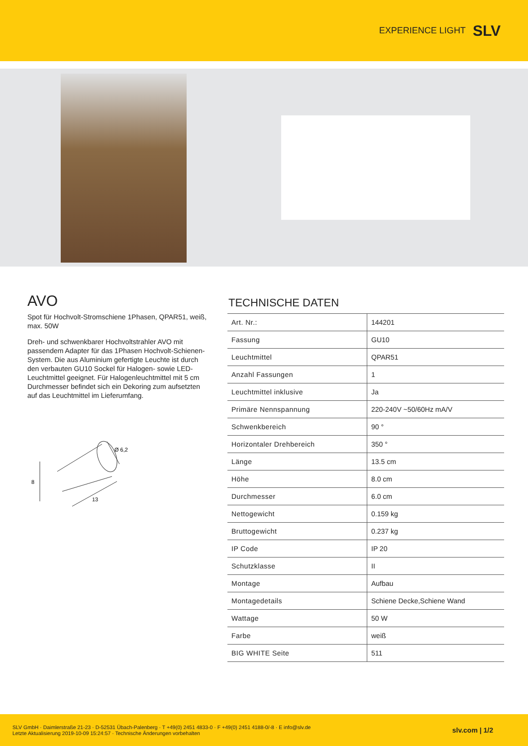EXPERIENCE LIGHT SLV
AVO
Spot für Hochvolt-Stromschiene 1Phasen, QPAR51, weiß, max. 50W
Dreh- und schwenkbarer Hochvoltstrahler AVO mit passendem Adapter für das 1Phasen Hochvolt-Schienen-System. Die aus Aluminium gefertigte Leuchte ist durch den verbauten GU10 Sockel für Halogen- sowie LED-Leuchtmittel geeignet. Für Halogenleuchtmittel mit 5 cm Durchmesser befindet sich ein Dekoring zum aufsetzten auf das Leuchtmittel im Lieferumfang.
8
13
Ø 6,2
TECHNISCHE DATEN
| Art. Nr.: | 144201 |
| Fassung | GU10 |
| Leuchtmittel | QPAR51 |
| Anzahl Fassungen | 1 |
| Leuchtmittel inklusive | Ja |
| Primäre Nennspannung | 220-240V ~50/60Hz mA/V |
| Schwenkbereich | 90 ° |
| Horizontaler Drehbereich | 350 ° |
| Länge | 13.5 cm |
| Höhe | 8.0 cm |
| Durchmesser | 6.0 cm |
| Nettogewicht | 0.159 kg |
| Bruttogewicht | 0.237 kg |
| IP Code | IP 20 |
| Schutzklasse | II |
| Montage | Aufbau |
| Montagedetails | Schiene Decke,Schiene Wand |
| Wattage | 50 W |
| Farbe | weiß |
| BIG WHITE Seite | 511 |
SLV GmbH · Daimlerstraße 21-23 · D-52531 Übach-Palenberg · T +49(0) 2451 4833-0 · F +49(0) 2451 4188-0/-8 · E info@slv.de
Letzte Aktualisierung 2019-10-09 15:24:57 · Technische Änderungen vorbehalten
slv.com | 1/2